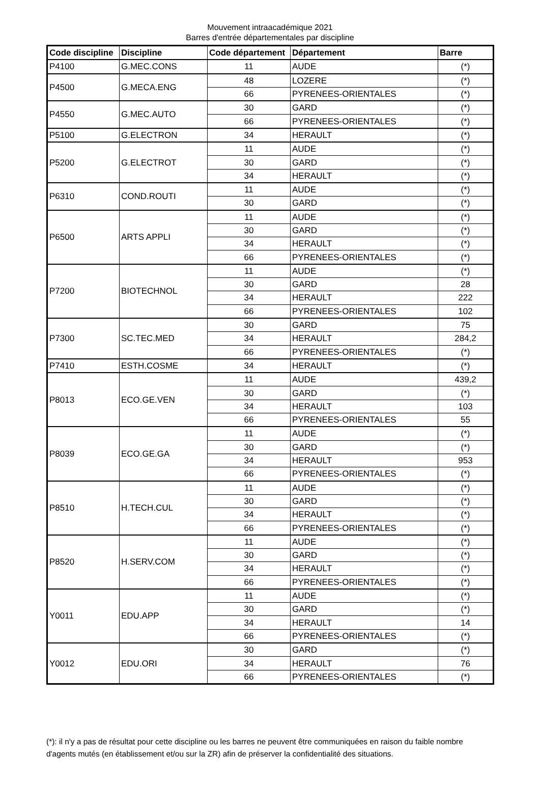Mouvement intraacadémique 2021
Barres d'entrée départementales par discipline
| Code discipline | Discipline | Code département | Département | Barre |
| --- | --- | --- | --- | --- |
| P4100 | G.MEC.CONS | 11 | AUDE | (*) |
| P4500 | G.MECA.ENG | 48 | LOZERE | (*) |
| | | 66 | PYRENEES-ORIENTALES | (*) |
| P4550 | G.MEC.AUTO | 30 | GARD | (*) |
| | | 66 | PYRENEES-ORIENTALES | (*) |
| P5100 | G.ELECTRON | 34 | HERAULT | (*) |
| P5200 | G.ELECTROT | 11 | AUDE | (*) |
| | | 30 | GARD | (*) |
| | | 34 | HERAULT | (*) |
| P6310 | COND.ROUTI | 11 | AUDE | (*) |
| | | 30 | GARD | (*) |
| P6500 | ARTS APPLI | 11 | AUDE | (*) |
| | | 30 | GARD | (*) |
| | | 34 | HERAULT | (*) |
| | | 66 | PYRENEES-ORIENTALES | (*) |
| P7200 | BIOTECHNOL | 11 | AUDE | (*) |
| | | 30 | GARD | 28 |
| | | 34 | HERAULT | 222 |
| | | 66 | PYRENEES-ORIENTALES | 102 |
| P7300 | SC.TEC.MED | 30 | GARD | 75 |
| | | 34 | HERAULT | 284,2 |
| | | 66 | PYRENEES-ORIENTALES | (*) |
| P7410 | ESTH.COSME | 34 | HERAULT | (*) |
| P8013 | ECO.GE.VEN | 11 | AUDE | 439,2 |
| | | 30 | GARD | (*) |
| | | 34 | HERAULT | 103 |
| | | 66 | PYRENEES-ORIENTALES | 55 |
| P8039 | ECO.GE.GA | 11 | AUDE | (*) |
| | | 30 | GARD | (*) |
| | | 34 | HERAULT | 953 |
| | | 66 | PYRENEES-ORIENTALES | (*) |
| P8510 | H.TECH.CUL | 11 | AUDE | (*) |
| | | 30 | GARD | (*) |
| | | 34 | HERAULT | (*) |
| | | 66 | PYRENEES-ORIENTALES | (*) |
| P8520 | H.SERV.COM | 11 | AUDE | (*) |
| | | 30 | GARD | (*) |
| | | 34 | HERAULT | (*) |
| | | 66 | PYRENEES-ORIENTALES | (*) |
| Y0011 | EDU.APP | 11 | AUDE | (*) |
| | | 30 | GARD | (*) |
| | | 34 | HERAULT | 14 |
| | | 66 | PYRENEES-ORIENTALES | (*) |
| Y0012 | EDU.ORI | 30 | GARD | (*) |
| | | 34 | HERAULT | 76 |
| | | 66 | PYRENEES-ORIENTALES | (*) |
(*): il n'y a pas de résultat pour cette discipline ou les barres ne peuvent être communiquées en raison du faible nombre d'agents mutés (en établissement et/ou sur la ZR) afin de préserver la confidentialité des situations.